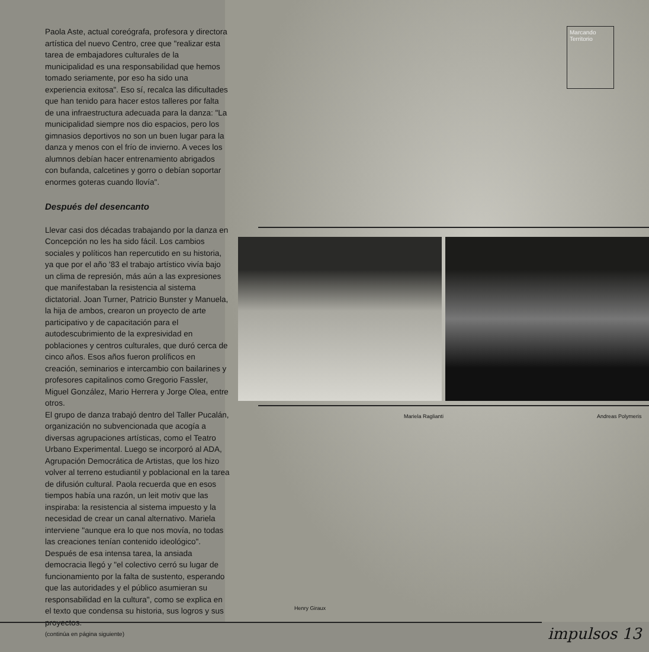Paola Aste, actual coreógrafa, profesora y directora artística del nuevo Centro, cree que "realizar esta tarea de embajadores culturales de la municipalidad es una responsabilidad que hemos tomado seriamente, por eso ha sido una experiencia exitosa". Eso sí, recalca las dificultades que han tenido para hacer estos talleres por falta de una infraestructura adecuada para la danza: "La municipalidad siempre nos dio espacios, pero los gimnasios deportivos no son un buen lugar para la danza y menos con el frío de invierno. A veces los alumnos debían hacer entrenamiento abrigados con bufanda, calcetines y gorro o debían soportar enormes goteras cuando llovía".
Después del desencanto
Llevar casi dos décadas trabajando por la danza en Concepción no les ha sido fácil. Los cambios sociales y políticos han repercutido en su historia, ya que por el año '83 el trabajo artístico vivía bajo un clima de represión, más aún a las expresiones que manifestaban la resistencia al sistema dictatorial. Joan Turner, Patricio Bunster y Manuela, la hija de ambos, crearon un proyecto de arte participativo y de capacitación para el autodescubrimiento de la expresividad en poblaciones y centros culturales, que duró cerca de cinco años. Esos años fueron prolíficos en creación, seminarios e intercambio con bailarines y profesores capitalinos como Gregorio Fassler, Miguel González, Mario Herrera y Jorge Olea, entre otros.
El grupo de danza trabajó dentro del Taller Pucalán, organización no subvencionada que acogía a diversas agrupaciones artísticas, como el Teatro Urbano Experimental. Luego se incorporó al ADA, Agrupación Democrática de Artistas, que los hizo volver al terreno estudiantil y poblacional en la tarea de difusión cultural. Paola recuerda que en esos tiempos había una razón, un leit motiv que las inspiraba: la resistencia al sistema impuesto y la necesidad de crear un canal alternativo. Mariela interviene "aunque era lo que nos movía, no todas las creaciones tenían contenido ideológico". Después de esa intensa tarea, la ansiada democracia llegó y "el colectivo cerró su lugar de funcionamiento por la falta de sustento, esperando que las autoridades y el público asumieran su responsabilidad en la cultura", como se explica en el texto que condensa su historia, sus logros y sus proyectos.
(continúa en página siguiente)
Marcando Territorio
Mariela Raglianti Andreas Polymeris
Henry Giraux
impulsos 13